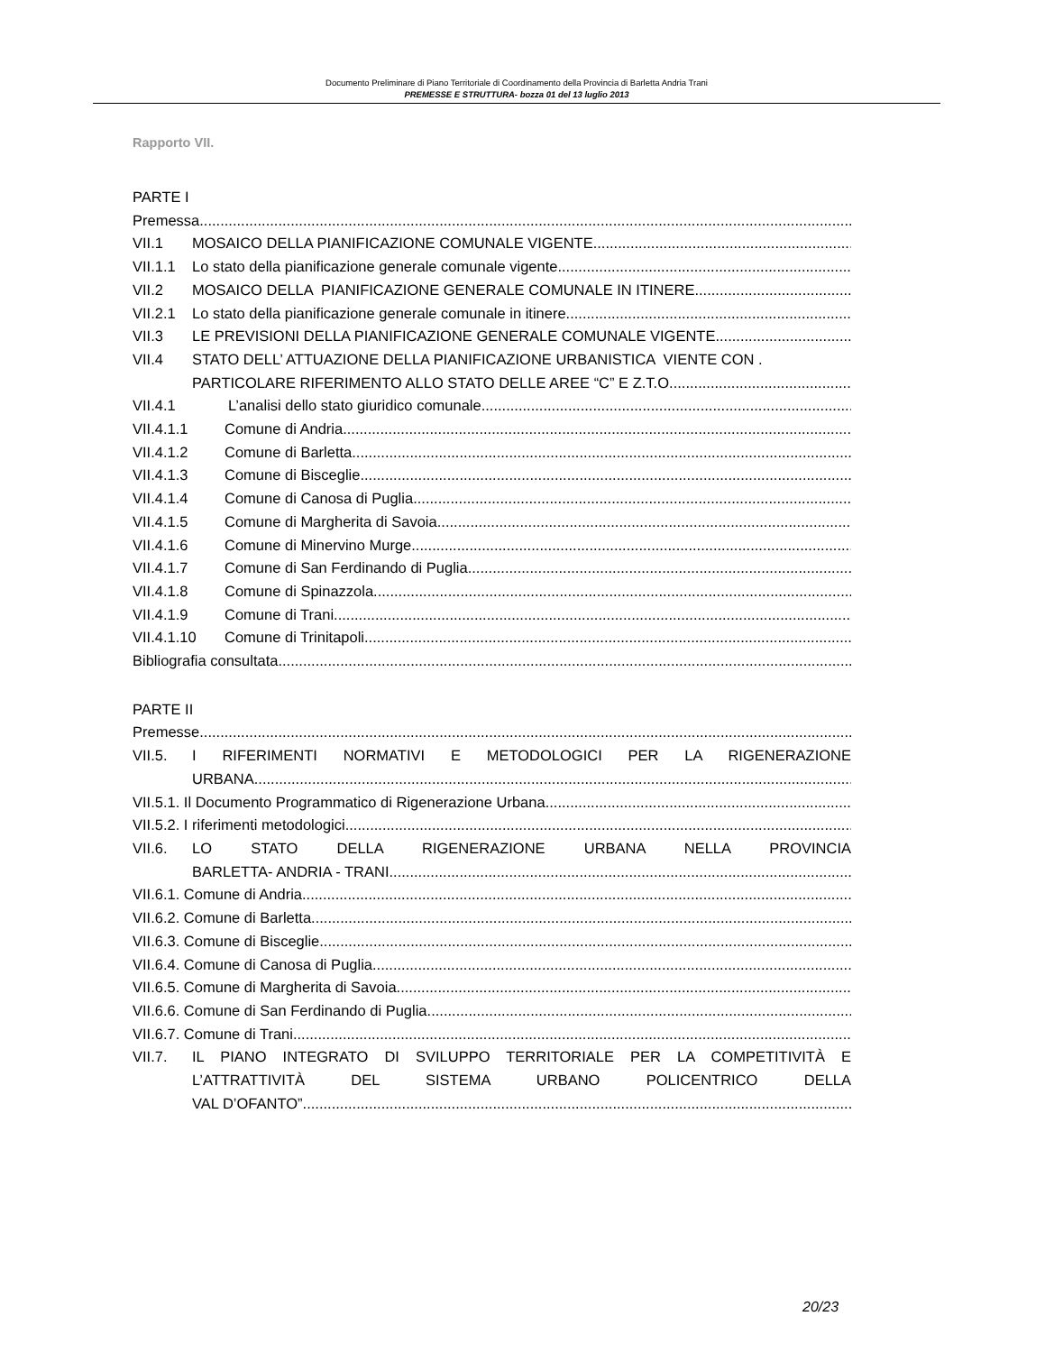Documento Preliminare di Piano Territoriale di Coordinamento della Provincia di Barletta Andria Trani
PREMESSE E STRUTTURA- bozza 01 del 13 luglio 2013
Rapporto VII.
PARTE I
Premessa
VII.1 MOSAICO DELLA PIANIFICAZIONE COMUNALE VIGENTE
VII.1.1 Lo stato della pianificazione generale comunale vigente
VII.2 MOSAICO DELLA PIANIFICAZIONE GENERALE COMUNALE IN ITINERE
VII.2.1 Lo stato della pianificazione generale comunale in itinere
VII.3 LE PREVISIONI DELLA PIANIFICAZIONE GENERALE COMUNALE VIGENTE
VII.4 STATO DELL’ ATTUAZIONE DELLA PIANIFICAZIONE URBANISTICA VIENTE CON .
PARTICOLARE RIFERIMENTO ALLO STATO DELLE AREE “C” E Z.T.O.
VII.4.1 L’analisi dello stato giuridico comunale
VII.4.1.1 Comune di Andria
VII.4.1.2 Comune di Barletta
VII.4.1.3 Comune di Bisceglie
VII.4.1.4 Comune di Canosa di Puglia
VII.4.1.5 Comune di Margherita di Savoia
VII.4.1.6 Comune di Minervino Murge
VII.4.1.7 Comune di San Ferdinando di Puglia
VII.4.1.8 Comune di Spinazzola
VII.4.1.9 Comune di Trani
VII.4.1.10 Comune di Trinitapoli
Bibliografia consultata
PARTE II
Premesse
VII.5. I RIFERIMENTI NORMATIVI E METODOLOGICI PER LA RIGENERAZIONE
URBANA
VII.5.1. Il Documento Programmatico di Rigenerazione Urbana
VII.5.2. I riferimenti metodologici
VII.6. LO STATO DELLA RIGENERAZIONE URBANA NELLA PROVINCIA
BARLETTA- ANDRIA - TRANI
VII.6.1. Comune di Andria
VII.6.2. Comune di Barletta
VII.6.3. Comune di Bisceglie
VII.6.4. Comune di Canosa di Puglia
VII.6.5. Comune di Margherita di Savoia
VII.6.6. Comune di San Ferdinando di Puglia
VII.6.7. Comune di Trani
VII.7. IL PIANO INTEGRATO DI SVILUPPO TERRITORIALE PER LA COMPETITIVITÀ E
L’ATTRATTIVITÀ DEL SISTEMA URBANO POLICENTRICO DELLA
VAL D’OFANTO”
20/23